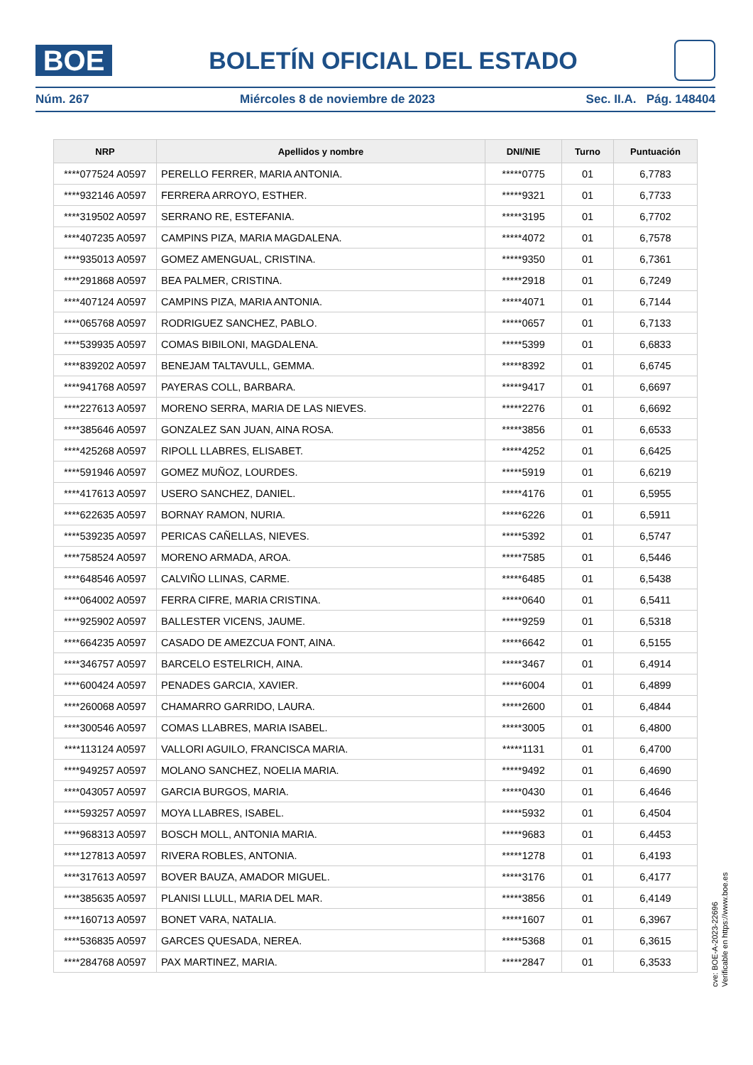BOE
BOLETÍN OFICIAL DEL ESTADO
Núm. 267 Miércoles 8 de noviembre de 2023 Sec. II.A. Pág. 148404
| NRP | Apellidos y nombre | DNI/NIE | Turno | Puntuación |
| --- | --- | --- | --- | --- |
| ****077524 A0597 | PERELLO FERRER, MARIA ANTONIA. | *****0775 | 01 | 6,7783 |
| ****932146 A0597 | FERRERA ARROYO, ESTHER. | *****9321 | 01 | 6,7733 |
| ****319502 A0597 | SERRANO RE, ESTEFANIA. | *****3195 | 01 | 6,7702 |
| ****407235 A0597 | CAMPINS PIZA, MARIA MAGDALENA. | *****4072 | 01 | 6,7578 |
| ****935013 A0597 | GOMEZ AMENGUAL, CRISTINA. | *****9350 | 01 | 6,7361 |
| ****291868 A0597 | BEA PALMER, CRISTINA. | *****2918 | 01 | 6,7249 |
| ****407124 A0597 | CAMPINS PIZA, MARIA ANTONIA. | *****4071 | 01 | 6,7144 |
| ****065768 A0597 | RODRIGUEZ SANCHEZ, PABLO. | *****0657 | 01 | 6,7133 |
| ****539935 A0597 | COMAS BIBILONI, MAGDALENA. | *****5399 | 01 | 6,6833 |
| ****839202 A0597 | BENEJAM TALTAVULL, GEMMA. | *****8392 | 01 | 6,6745 |
| ****941768 A0597 | PAYERAS COLL, BARBARA. | *****9417 | 01 | 6,6697 |
| ****227613 A0597 | MORENO SERRA, MARIA DE LAS NIEVES. | *****2276 | 01 | 6,6692 |
| ****385646 A0597 | GONZALEZ SAN JUAN, AINA ROSA. | *****3856 | 01 | 6,6533 |
| ****425268 A0597 | RIPOLL LLABRES, ELISABET. | *****4252 | 01 | 6,6425 |
| ****591946 A0597 | GOMEZ MUÑOZ, LOURDES. | *****5919 | 01 | 6,6219 |
| ****417613 A0597 | USERO SANCHEZ, DANIEL. | *****4176 | 01 | 6,5955 |
| ****622635 A0597 | BORNAY RAMON, NURIA. | *****6226 | 01 | 6,5911 |
| ****539235 A0597 | PERICAS CAÑELLAS, NIEVES. | *****5392 | 01 | 6,5747 |
| ****758524 A0597 | MORENO ARMADA, AROA. | *****7585 | 01 | 6,5446 |
| ****648546 A0597 | CALVIÑO LLINAS, CARME. | *****6485 | 01 | 6,5438 |
| ****064002 A0597 | FERRA CIFRE, MARIA CRISTINA. | *****0640 | 01 | 6,5411 |
| ****925902 A0597 | BALLESTER VICENS, JAUME. | *****9259 | 01 | 6,5318 |
| ****664235 A0597 | CASADO DE AMEZCUA FONT, AINA. | *****6642 | 01 | 6,5155 |
| ****346757 A0597 | BARCELO ESTELRICH, AINA. | *****3467 | 01 | 6,4914 |
| ****600424 A0597 | PENADES GARCIA, XAVIER. | *****6004 | 01 | 6,4899 |
| ****260068 A0597 | CHAMARRO GARRIDO, LAURA. | *****2600 | 01 | 6,4844 |
| ****300546 A0597 | COMAS LLABRES, MARIA ISABEL. | *****3005 | 01 | 6,4800 |
| ****113124 A0597 | VALLORI AGUILO, FRANCISCA MARIA. | *****1131 | 01 | 6,4700 |
| ****949257 A0597 | MOLANO SANCHEZ, NOELIA MARIA. | *****9492 | 01 | 6,4690 |
| ****043057 A0597 | GARCIA BURGOS, MARIA. | *****0430 | 01 | 6,4646 |
| ****593257 A0597 | MOYA LLABRES, ISABEL. | *****5932 | 01 | 6,4504 |
| ****968313 A0597 | BOSCH MOLL, ANTONIA MARIA. | *****9683 | 01 | 6,4453 |
| ****127813 A0597 | RIVERA ROBLES, ANTONIA. | *****1278 | 01 | 6,4193 |
| ****317613 A0597 | BOVER BAUZA, AMADOR MIGUEL. | *****3176 | 01 | 6,4177 |
| ****385635 A0597 | PLANISI LLULL, MARIA DEL MAR. | *****3856 | 01 | 6,4149 |
| ****160713 A0597 | BONET VARA, NATALIA. | *****1607 | 01 | 6,3967 |
| ****536835 A0597 | GARCES QUESADA, NEREA. | *****5368 | 01 | 6,3615 |
| ****284768 A0597 | PAX MARTINEZ, MARIA. | *****2847 | 01 | 6,3533 |
cve: BOE-A-2023-22696
Verificable en https://www.boe.es